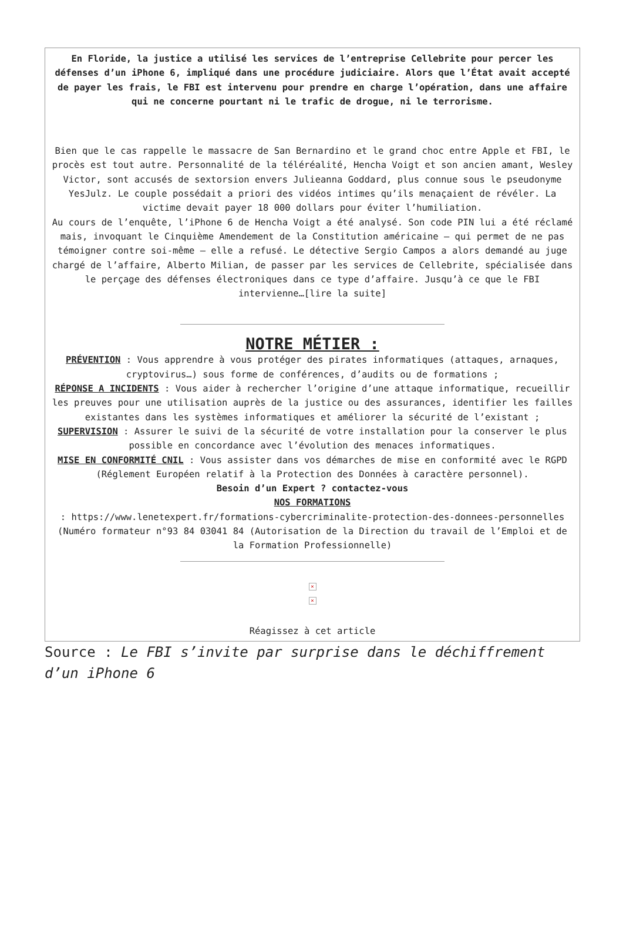En Floride, la justice a utilisé les services de l’entreprise Cellebrite pour percer les défenses d’un iPhone 6, impliqué dans une procédure judiciaire. Alors que l’État avait accepté de payer les frais, le FBI est intervenu pour prendre en charge l’opération, dans une affaire qui ne concerne pourtant ni le trafic de drogue, ni le terrorisme.
Bien que le cas rappelle le massacre de San Bernardino et le grand choc entre Apple et FBI, le procès est tout autre. Personnalité de la téléréalité, Hencha Voigt et son ancien amant, Wesley Victor, sont accusés de sextorsion envers Julieanna Goddard, plus connue sous le pseudonyme YesJulz. Le couple possédait a priori des vidéos intimes qu’ils menaçaient de révéler. La victime devait payer 18 000 dollars pour éviter l’humiliation.
Au cours de l’enquête, l’iPhone 6 de Hencha Voigt a été analysé. Son code PIN lui a été réclamé mais, invoquant le Cinquième Amendement de la Constitution américaine – qui permet de ne pas témoigner contre soi-même – elle a refusé. Le détective Sergio Campos a alors demandé au juge chargé de l’affaire, Alberto Milian, de passer par les services de Cellebrite, spécialisée dans le perçage des défenses électroniques dans ce type d’affaire. Jusqu’à ce que le FBI intervienne…[lire la suite]
NOTRE MÉTIER :
PRÉVENTION : Vous apprendre à vous protéger des pirates informatiques (attaques, arnaques, cryptovirus…) sous forme de conférences, d’audits ou de formations ;
RÉPONSE A INCIDENTS : Vous aider à rechercher l’origine d’une attaque informatique, recueillir les preuves pour une utilisation auprès de la justice ou des assurances, identifier les failles existantes dans les systèmes informatiques et améliorer la sécurité de l’existant ;
SUPERVISION : Assurer le suivi de la sécurité de votre installation pour la conserver le plus possible en concordance avec l’évolution des menaces informatiques.
MISE EN CONFORMITÉ CNIL : Vous assister dans vos démarches de mise en conformité avec le RGPD (Réglement Européen relatif à la Protection des Données à caractère personnel).
Besoin d’un Expert ? contactez-vous
NOS FORMATIONS
: https://www.lenetexpert.fr/formations-cybercriminalite-protection-des-donnees-personnelles (Numéro formateur n°93 84 03041 84 (Autorisation de la Direction du travail de l’Emploi et de la Formation Professionnelle)
×
×
Réagissez à cet article
Source : Le FBI s’invite par surprise dans le déchiffrement d’un iPhone 6